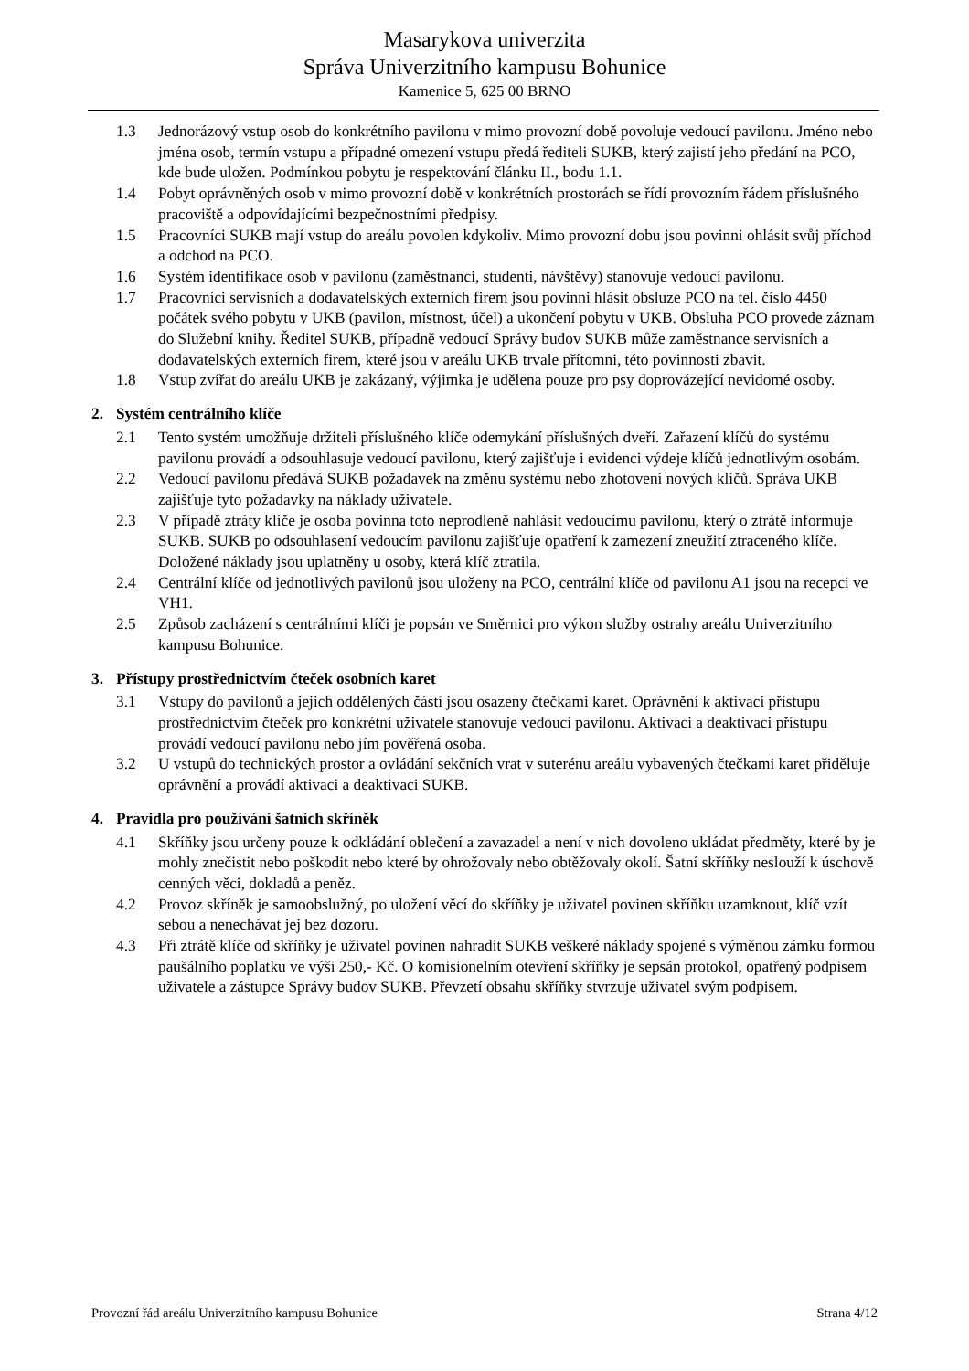Masarykova univerzita
Správa Univerzitního kampusu Bohunice
Kamenice 5, 625 00 BRNO
1.3 Jednorázový vstup osob do konkrétního pavilonu v mimo provozní době povoluje vedoucí pavilonu. Jméno nebo jména osob, termín vstupu a případné omezení vstupu předá řediteli SUKB, který zajistí jeho předání na PCO, kde bude uložen. Podmínkou pobytu je respektování článku II., bodu 1.1.
1.4 Pobyt oprávněných osob v mimo provozní době v konkrétních prostorách se řídí provozním řádem příslušného pracoviště a odpovídajícími bezpečnostními předpisy.
1.5 Pracovníci SUKB mají vstup do areálu povolen kdykoliv. Mimo provozní dobu jsou povinni ohlásit svůj příchod a odchod na PCO.
1.6 Systém identifikace osob v pavilonu (zaměstnanci, studenti, návštěvy) stanovuje vedoucí pavilonu.
1.7 Pracovníci servisních a dodavatelských externích firem jsou povinni hlásit obsluze PCO na tel. číslo 4450 počátek svého pobytu v UKB (pavilon, místnost, účel) a ukončení pobytu v UKB. Obsluha PCO provede záznam do Služební knihy. Ředitel SUKB, případně vedoucí Správy budov SUKB může zaměstnance servisních a dodavatelských externích firem, které jsou v areálu UKB trvale přítomni, této povinnosti zbavit.
1.8 Vstup zvířat do areálu UKB je zakázaný, výjimka je udělena pouze pro psy doprovázející nevidomé osoby.
2. Systém centrálního klíče
2.1 Tento systém umožňuje držiteli příslušného klíče odemykání příslušných dveří. Zařazení klíčů do systému pavilonu provádí a odsouhlasuje vedoucí pavilonu, který zajišťuje i evidenci výdeje klíčů jednotlivým osobám.
2.2 Vedoucí pavilonu předává SUKB požadavek na změnu systému nebo zhotovení nových klíčů. Správa UKB zajišťuje tyto požadavky na náklady uživatele.
2.3 V případě ztráty klíče je osoba povinna toto neprodleně nahlásit vedoucímu pavilonu, který o ztrátě informuje SUKB. SUKB po odsouhlasení vedoucím pavilonu zajišťuje opatření k zamezení zneužití ztraceného klíče. Doložené náklady jsou uplatněny u osoby, která klíč ztratila.
2.4 Centrální klíče od jednotlivých pavilonů jsou uloženy na PCO, centrální klíče od pavilonu A1 jsou na recepci ve VH1.
2.5 Způsob zacházení s centrálními klíči je popsán ve Směrnici pro výkon služby ostrahy areálu Univerzitního kampusu Bohunice.
3. Přístupy prostřednictvím čteček osobních karet
3.1 Vstupy do pavilonů a jejich oddělených částí jsou osazeny čtečkami karet. Oprávnění k aktivaci přístupu prostřednictvím čteček pro konkrétní uživatele stanovuje vedoucí pavilonu. Aktivaci a deaktivaci přístupu provádí vedoucí pavilonu nebo jím pověřená osoba.
3.2 U vstupů do technických prostor a ovládání sekčních vrat v suterénu areálu vybavených čtečkami karet přiděluje oprávnění a provádí aktivaci a deaktivaci SUKB.
4. Pravidla pro používání šatních skříněk
4.1 Skříňky jsou určeny pouze k odkládání oblečení a zavazadel a není v nich dovoleno ukládat předměty, které by je mohly znečistit nebo poškodit nebo které by ohrožovaly nebo obtěžovaly okolí. Šatní skříňky neslouží k úschově cenných věci, dokladů a peněz.
4.2 Provoz skříněk je samoobslužný, po uložení věcí do skříňky je uživatel povinen skříňku uzamknout, klíč vzít sebou a nenechávat jej bez dozoru.
4.3 Při ztrátě klíče od skříňky je uživatel povinen nahradit SUKB veškeré náklady spojené s výměnou zámku formou paušálního poplatku ve výši 250,- Kč. O komisionelním otevření skříňky je sepsán protokol, opatřený podpisem uživatele a zástupce Správy budov SUKB. Převzetí obsahu skříňky stvrzuje uživatel svým podpisem.
Provozní řád areálu Univerzitního kampusu Bohunice Strana 4/12